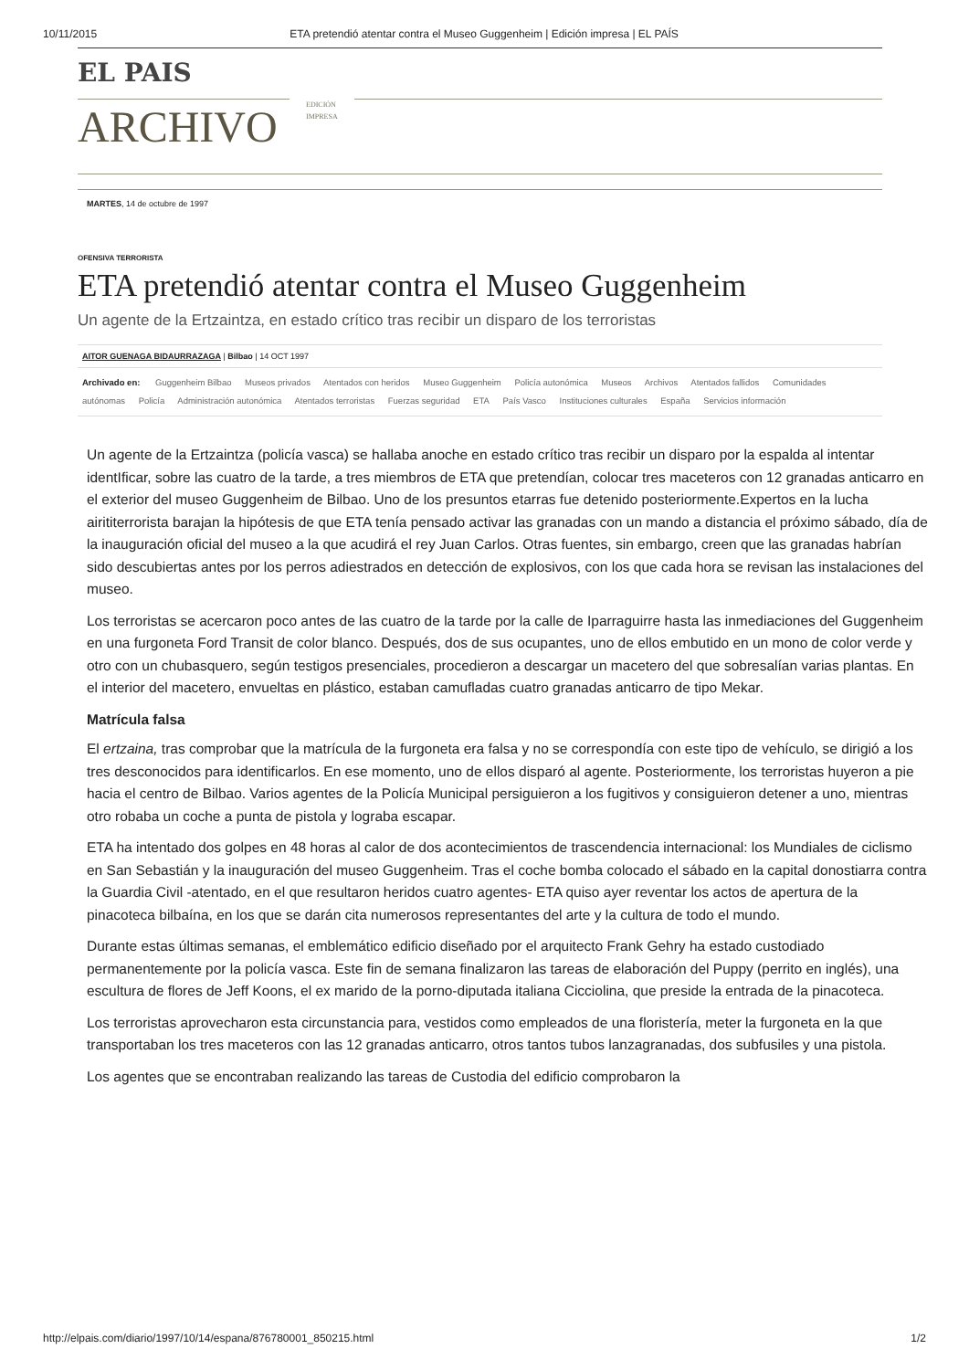10/11/2015 ETA pretendió atentar contra el Museo Guggenheim | Edición impresa | EL PAÍS
EL PAIS
ARCHIVO
EDICIÓN
IMPRESA
MARTES, 14 de octubre de 1997
OFENSIVA TERRORISTA
ETA pretendió atentar contra el Museo Guggenheim
Un agente de la Ertzaintza, en estado crítico tras recibir un disparo de los terroristas
AITOR GUENAGA BIDAURRAZAGA | Bilbao | 14 OCT 1997
Archivado en: Guggenheim Bilbao Museos privados Atentados con heridos Museo Guggenheim Policía autonómica Museos Archivos Atentados fallidos Comunidades autónomas Policía Administración autonómica Atentados terroristas Fuerzas seguridad ETA País Vasco Instituciones culturales España Servicios información
Un agente de la Ertzaintza (policía vasca) se hallaba anoche en estado crítico tras recibir un disparo por la espalda al intentar identIficar, sobre las cuatro de la tarde, a tres miembros de ETA que pretendían, colocar tres maceteros con 12 granadas anticarro en el exterior del museo Guggenheim de Bilbao. Uno de los presuntos etarras fue detenido posteriormente.Expertos en la lucha airititerrorista barajan la hipótesis de que ETA tenía pensado activar las granadas con un mando a distancia el próximo sábado, día de la inauguración oficial del museo a la que acudirá el rey Juan Carlos. Otras fuentes, sin embargo, creen que las granadas habrían sido descubiertas antes por los perros adiestrados en detección de explosivos, con los que cada hora se revisan las instalaciones del museo.
Los terroristas se acercaron poco antes de las cuatro de la tarde por la calle de Iparraguirre hasta las inmediaciones del Guggenheim en una furgoneta Ford Transit de color blanco. Después, dos de sus ocupantes, uno de ellos embutido en un mono de color verde y otro con un chubasquero, según testigos presenciales, procedieron a descargar un macetero del que sobresalían varias plantas. En el interior del macetero, envueltas en plástico, estaban camufladas cuatro granadas anticarro de tipo Mekar.
Matrícula falsa
El ertzaina, tras comprobar que la matrícula de la furgoneta era falsa y no se correspondía con este tipo de vehículo, se dirigió a los tres desconocidos para identificarlos. En ese momento, uno de ellos disparó al agente. Posteriormente, los terroristas huyeron a pie hacia el centro de Bilbao. Varios agentes de la Policía Municipal persiguieron a los fugitivos y consiguieron detener a uno, mientras otro robaba un coche a punta de pistola y lograba escapar.
ETA ha intentado dos golpes en 48 horas al calor de dos acontecimientos de trascendencia internacional: los Mundiales de ciclismo en San Sebastián y la inauguración del museo Guggenheim. Tras el coche bomba colocado el sábado en la capital donostiarra contra la Guardia Civil -atentado, en el que resultaron heridos cuatro agentes- ETA quiso ayer reventar los actos de apertura de la pinacoteca bilbaína, en los que se darán cita numerosos representantes del arte y la cultura de todo el mundo.
Durante estas últimas semanas, el emblemático edificio diseñado por el arquitecto Frank Gehry ha estado custodiado permanentemente por la policía vasca. Este fin de semana finalizaron las tareas de elaboración del Puppy (perrito en inglés), una escultura de flores de Jeff Koons, el ex marido de la porno-diputada italiana Cicciolina, que preside la entrada de la pinacoteca.
Los terroristas aprovecharon esta circunstancia para, vestidos como empleados de una floristería, meter la furgoneta en la que transportaban los tres maceteros con las 12 granadas anticarro, otros tantos tubos lanzagranadas, dos subfusiles y una pistola.
Los agentes que se encontraban realizando las tareas de Custodia del edificio comprobaron la
http://elpais.com/diario/1997/10/14/espana/876780001_850215.html 1/2